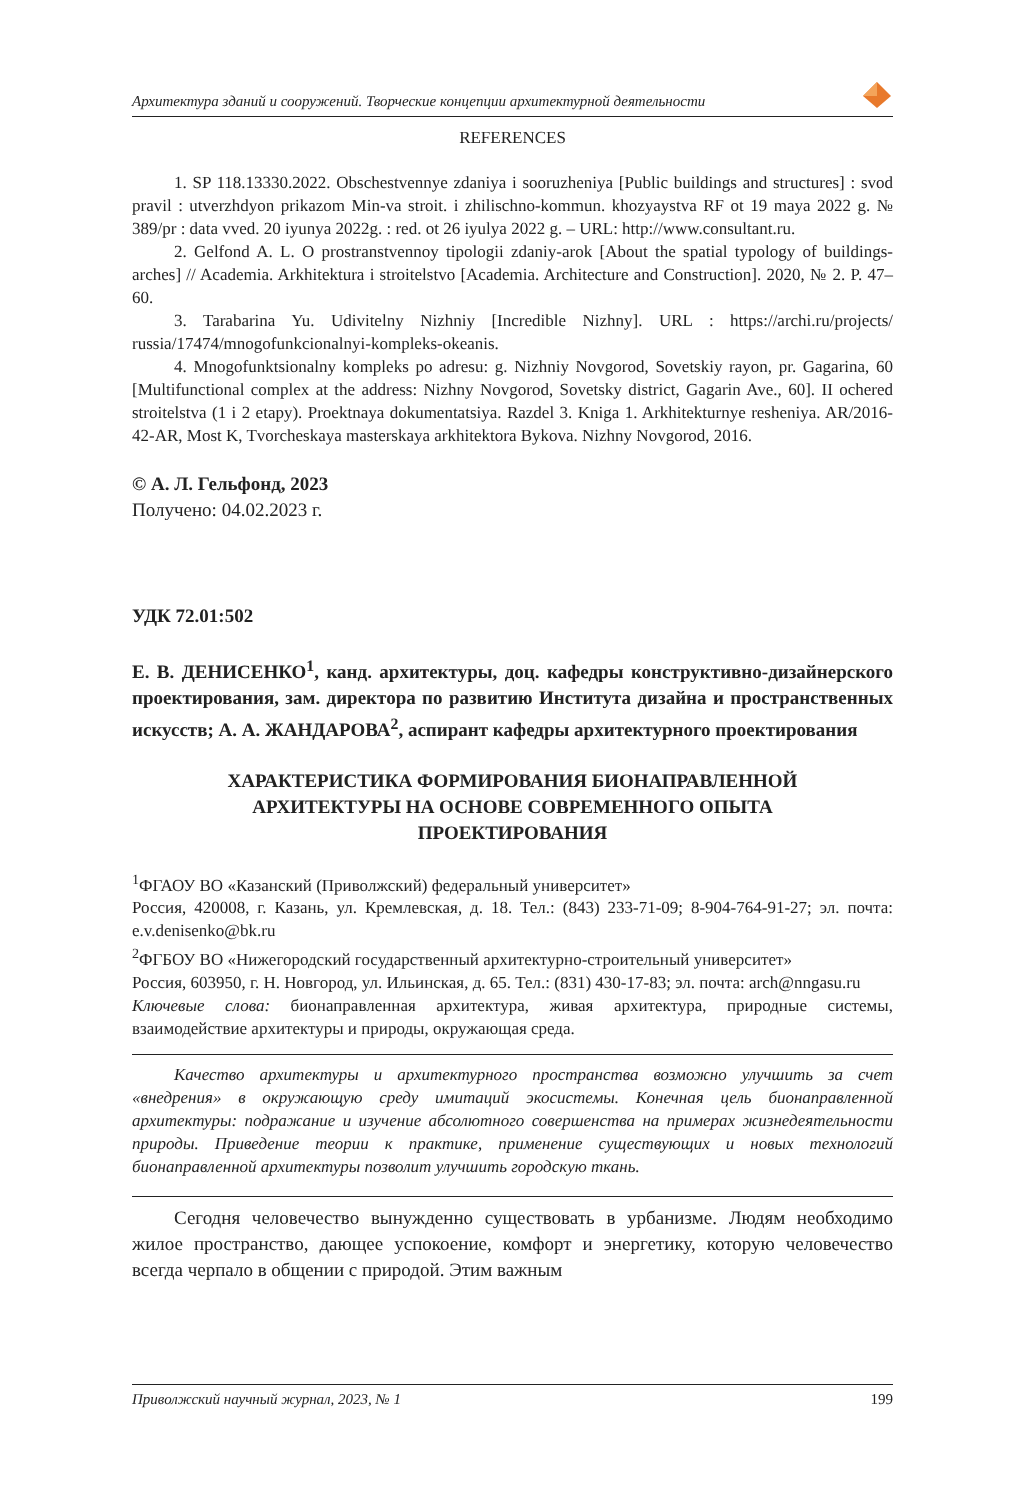Архитектура зданий и сооружений. Творческие концепции архитектурной деятельности
REFERENCES
1. SP 118.13330.2022. Obschestvennye zdaniya i sooruzheniya [Public buildings and structures] : svod pravil : utverzhdyon prikazom Min-va stroit. i zhilischno-kommun. khozyaystva RF ot 19 maya 2022 g. № 389/pr : data vved. 20 iyunya 2022g. : red. ot 26 iyulya 2022 g. – URL: http://www.consultant.ru.
2. Gelfond A. L. O prostranstvennoy tipologii zdaniy-arok [About the spatial typology of buildings-arches] // Academia. Arkhitektura i stroitelstvo [Academia. Architecture and Construction]. 2020, № 2. P. 47–60.
3. Tarabarina Yu. Udivitelny Nizhniy [Incredible Nizhny]. URL : https://archi.ru/projects/ russia/17474/mnogofunkcionalnyi-kompleks-okeanis.
4. Mnogofunktsionalny kompleks po adresu: g. Nizhniy Novgorod, Sovetskiy rayon, pr. Gagarina, 60 [Multifunctional complex at the address: Nizhny Novgorod, Sovetsky district, Gagarin Ave., 60]. II ochered stroitelstva (1 i 2 etapy). Proektnaya dokumentatsiya. Razdel 3. Kniga 1. Arkhitekturnye resheniya. AR/2016-42-AR, Most K, Tvorcheskaya masterskaya arkhitektora Bykova. Nizhny Novgorod, 2016.
© А. Л. Гельфонд, 2023
Получено: 04.02.2023 г.
УДК 72.01:502
Е. В. ДЕНИСЕНКО<sup>1</sup>, канд. архитектуры, доц. кафедры конструктивно-дизайнерского проектирования, зам. директора по развитию Института дизайна и пространственных искусств; А. А. ЖАНДАРОВА<sup>2</sup>, аспирант кафедры архитектурного проектирования
ХАРАКТЕРИСТИКА ФОРМИРОВАНИЯ БИОНАПРАВЛЕННОЙ
АРХИТЕКТУРЫ НА ОСНОВЕ СОВРЕМЕННОГО ОПЫТА
ПРОЕКТИРОВАНИЯ
<sup>1</sup> ФГАОУ ВО «Казанский (Приволжский) федеральный университет»
Россия, 420008, г. Казань, ул. Кремлевская, д. 18. Тел.: (843) 233-71-09; 8-904-764-91-27; эл. почта: e.v.denisenko@bk.ru
<sup>2</sup> ФГБОУ ВО «Нижегородский государственный архитектурно-строительный университет»
Россия, 603950, г. Н. Новгород, ул. Ильинская, д. 65. Тел.: (831) 430-17-83; эл. почта: arch@nngasu.ru
Ключевые слова: бионаправленная архитектура, живая архитектура, природные системы, взаимодействие архитектуры и природы, окружающая среда.
Качество архитектуры и архитектурного пространства возможно улучшить за счет «внедрения» в окружающую среду имитаций экосистемы. Конечная цель бионаправленной архитектуры: подражание и изучение абсолютного совершенства на примерах жизнедеятельности природы. Приведение теории к практике, применение существующих и новых технологий бионаправленной архитектуры позволит улучшить городскую ткань.
Сегодня человечество вынужденно существовать в урбанизме. Людям необходимо жилое пространство, дающее успокоение, комфорт и энергетику, которую человечество всегда черпало в общении с природой. Этим важным
Приволжский научный журнал, 2023, № 1 199